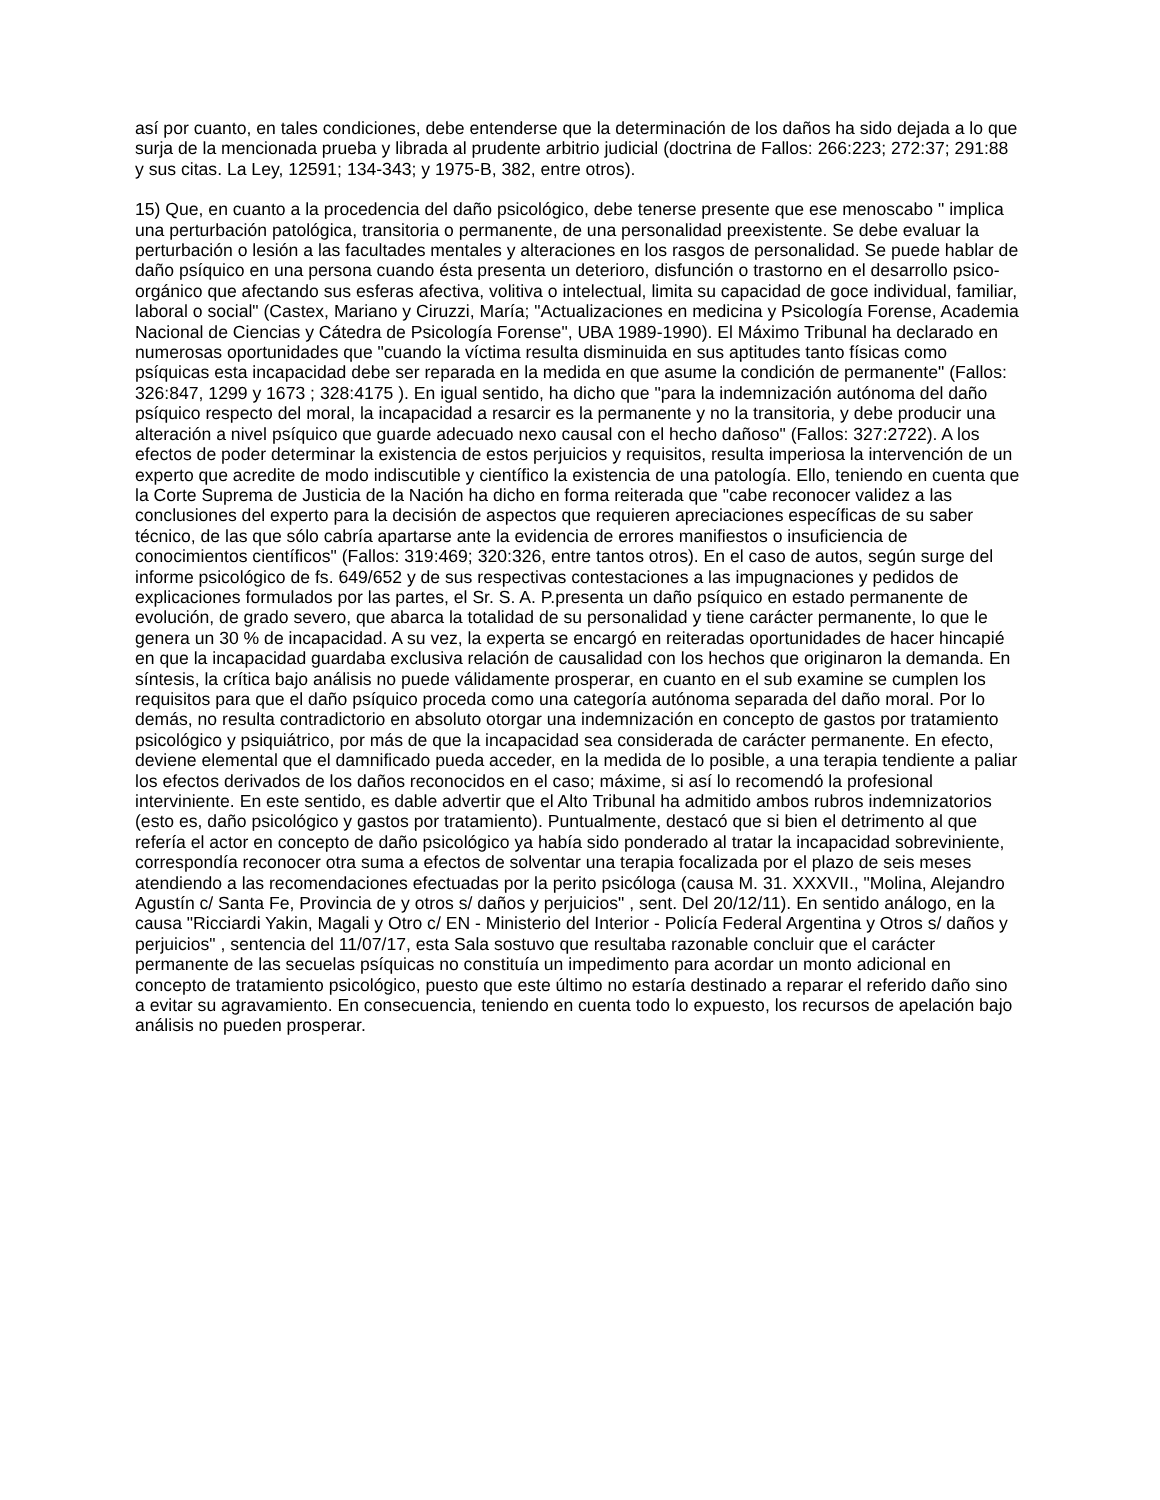así por cuanto, en tales condiciones, debe entenderse que la determinación de los daños ha sido dejada a lo que surja de la mencionada prueba y librada al prudente arbitrio judicial (doctrina de Fallos: 266:223; 272:37; 291:88 y sus citas. La Ley, 12591; 134-343; y 1975-B, 382, entre otros).
15) Que, en cuanto a la procedencia del daño psicológico, debe tenerse presente que ese menoscabo " implica una perturbación patológica, transitoria o permanente, de una personalidad preexistente. Se debe evaluar la perturbación o lesión a las facultades mentales y alteraciones en los rasgos de personalidad. Se puede hablar de daño psíquico en una persona cuando ésta presenta un deterioro, disfunción o trastorno en el desarrollo psico-orgánico que afectando sus esferas afectiva, volitiva o intelectual, limita su capacidad de goce individual, familiar, laboral o social" (Castex, Mariano y Ciruzzi, María; "Actualizaciones en medicina y Psicología Forense, Academia Nacional de Ciencias y Cátedra de Psicología Forense", UBA 1989-1990). El Máximo Tribunal ha declarado en numerosas oportunidades que "cuando la víctima resulta disminuida en sus aptitudes tanto físicas como psíquicas esta incapacidad debe ser reparada en la medida en que asume la condición de permanente" (Fallos: 326:847, 1299 y 1673 ; 328:4175 ). En igual sentido, ha dicho que "para la indemnización autónoma del daño psíquico respecto del moral, la incapacidad a resarcir es la permanente y no la transitoria, y debe producir una alteración a nivel psíquico que guarde adecuado nexo causal con el hecho dañoso" (Fallos: 327:2722). A los efectos de poder determinar la existencia de estos perjuicios y requisitos, resulta imperiosa la intervención de un experto que acredite de modo indiscutible y científico la existencia de una patología. Ello, teniendo en cuenta que la Corte Suprema de Justicia de la Nación ha dicho en forma reiterada que "cabe reconocer validez a las conclusiones del experto para la decisión de aspectos que requieren apreciaciones específicas de su saber técnico, de las que sólo cabría apartarse ante la evidencia de errores manifiestos o insuficiencia de conocimientos científicos" (Fallos: 319:469; 320:326, entre tantos otros). En el caso de autos, según surge del informe psicológico de fs. 649/652 y de sus respectivas contestaciones a las impugnaciones y pedidos de explicaciones formulados por las partes, el Sr. S. A. P.presenta un daño psíquico en estado permanente de evolución, de grado severo, que abarca la totalidad de su personalidad y tiene carácter permanente, lo que le genera un 30 % de incapacidad. A su vez, la experta se encargó en reiteradas oportunidades de hacer hincapié en que la incapacidad guardaba exclusiva relación de causalidad con los hechos que originaron la demanda. En síntesis, la crítica bajo análisis no puede válidamente prosperar, en cuanto en el sub examine se cumplen los requisitos para que el daño psíquico proceda como una categoría autónoma separada del daño moral. Por lo demás, no resulta contradictorio en absoluto otorgar una indemnización en concepto de gastos por tratamiento psicológico y psiquiátrico, por más de que la incapacidad sea considerada de carácter permanente. En efecto, deviene elemental que el damnificado pueda acceder, en la medida de lo posible, a una terapia tendiente a paliar los efectos derivados de los daños reconocidos en el caso; máxime, si así lo recomendó la profesional interviniente. En este sentido, es dable advertir que el Alto Tribunal ha admitido ambos rubros indemnizatorios (esto es, daño psicológico y gastos por tratamiento). Puntualmente, destacó que si bien el detrimento al que refería el actor en concepto de daño psicológico ya había sido ponderado al tratar la incapacidad sobreviniente, correspondía reconocer otra suma a efectos de solventar una terapia focalizada por el plazo de seis meses atendiendo a las recomendaciones efectuadas por la perito psicóloga (causa M. 31. XXXVII., "Molina, Alejandro Agustín c/ Santa Fe, Provincia de y otros s/ daños y perjuicios" , sent. Del 20/12/11). En sentido análogo, en la causa "Ricciardi Yakin, Magali y Otro c/ EN - Ministerio del Interior - Policía Federal Argentina y Otros s/ daños y perjuicios" , sentencia del 11/07/17, esta Sala sostuvo que resultaba razonable concluir que el carácter permanente de las secuelas psíquicas no constituía un impedimento para acordar un monto adicional en concepto de tratamiento psicológico, puesto que este último no estaría destinado a reparar el referido daño sino a evitar su agravamiento. En consecuencia, teniendo en cuenta todo lo expuesto, los recursos de apelación bajo análisis no pueden prosperar.